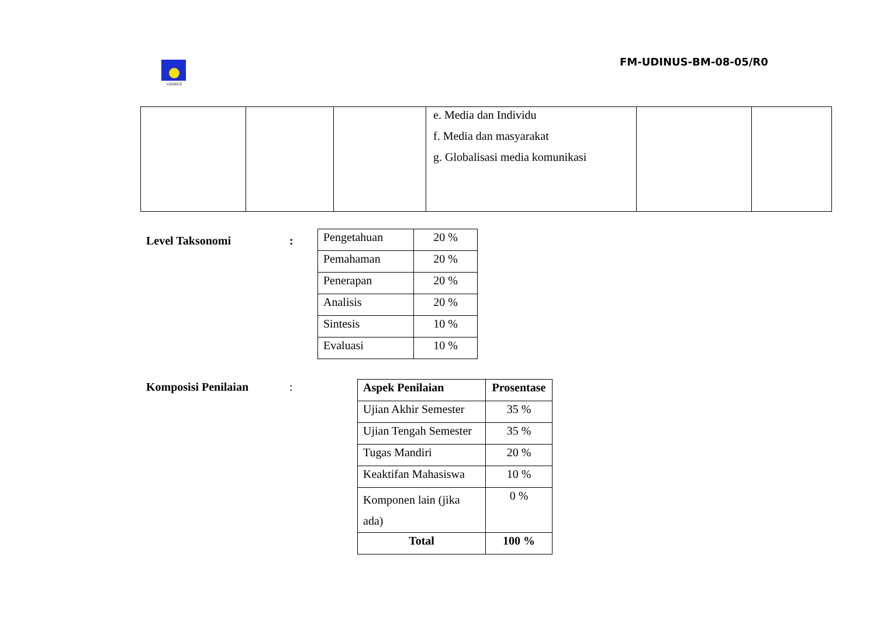UDINUS
FM-UDINUS-BM-08-05/R0
| | | | e. Media dan Individu f. Media dan masyarakat g. Globalisasi media komunikasi | | |
Level Taksonomi :
| Pengetahuan | 20 % |
| Pemahaman | 20 % |
| Penerapan | 20 % |
| Analisis | 20 % |
| Sintesis | 10 % |
| Evaluasi | 10 % |
Komposisi Penilaian :
| Aspek Penilaian | Prosentase |
| --- | --- |
| Ujian Akhir Semester | 35 % |
| Ujian Tengah Semester | 35 % |
| Tugas Mandiri | 20 % |
| Keaktifan Mahasiswa | 10 % |
| Komponen lain (jika ada) | 0 % |
| Total | 100 % |